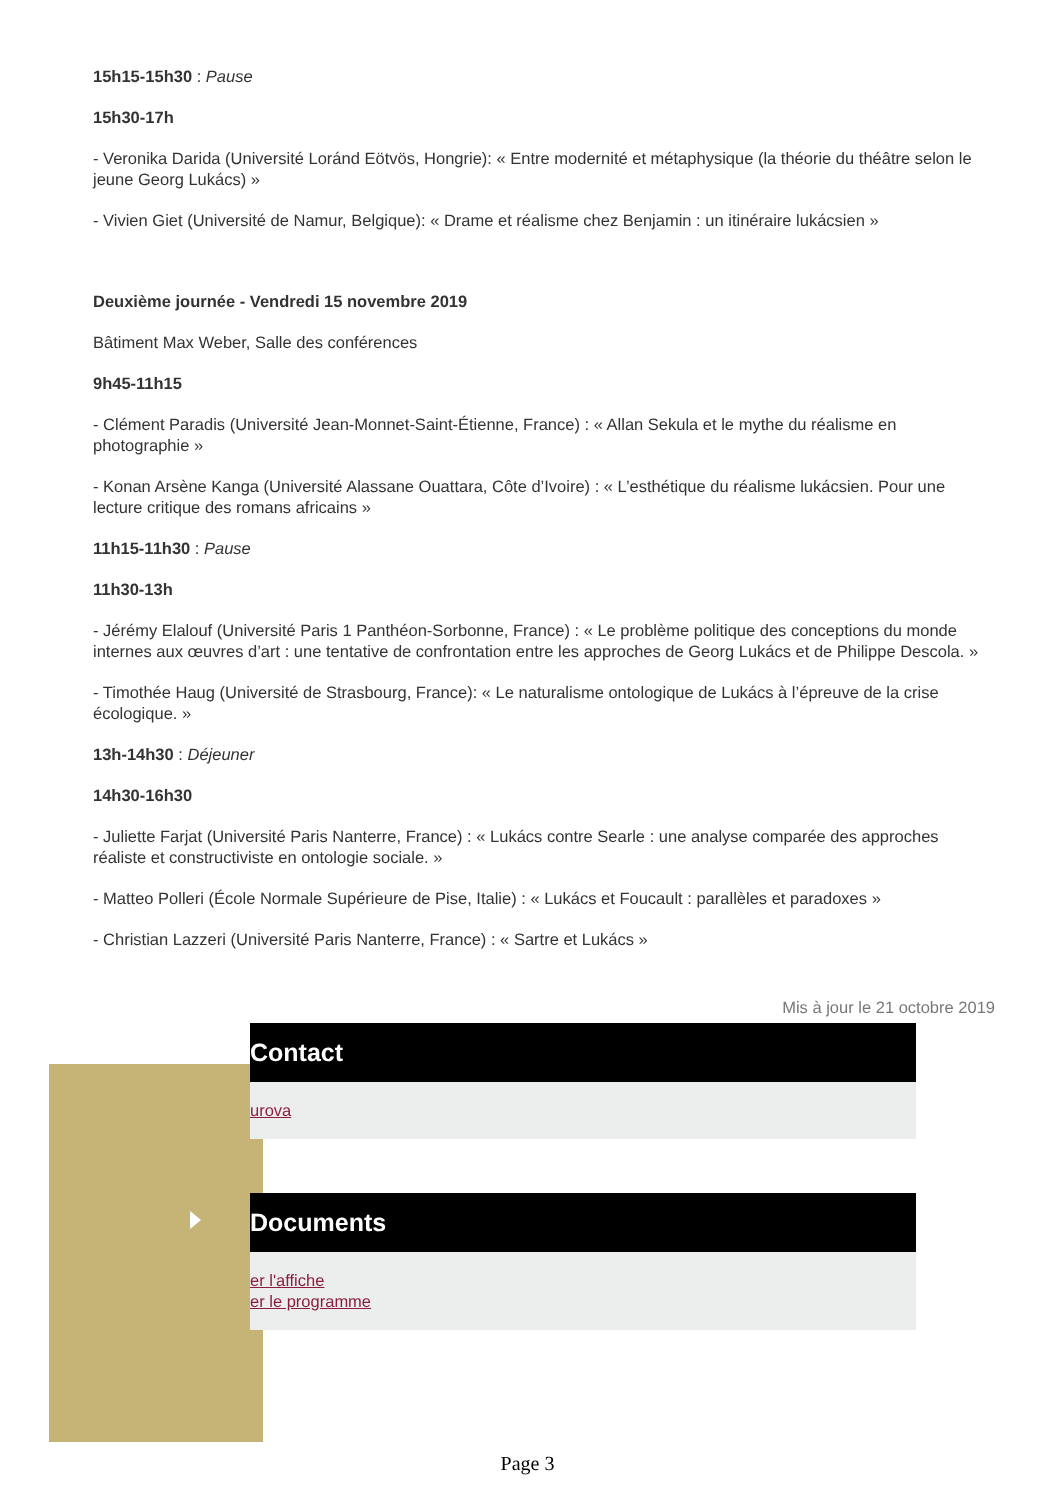15h15-15h30 : Pause
15h30-17h
- Veronika Darida (Université Loránd Eötvös, Hongrie): « Entre modernité et métaphysique (la théorie du théâtre selon le jeune Georg Lukács) »
- Vivien Giet (Université de Namur, Belgique): « Drame et réalisme chez Benjamin : un itinéraire lukácsien »
Deuxième journée - Vendredi 15 novembre 2019
Bâtiment Max Weber, Salle des conférences
9h45-11h15
- Clément Paradis (Université Jean-Monnet-Saint-Étienne, France) : « Allan Sekula et le mythe du réalisme en photographie »
- Konan Arsène Kanga (Université Alassane Ouattara, Côte d’Ivoire) : « L’esthétique du réalisme lukácsien. Pour une lecture critique des romans africains »
11h15-11h30 : Pause
11h30-13h
- Jérémy Elalouf (Université Paris 1 Panthéon-Sorbonne, France) : « Le problème politique des conceptions du monde internes aux œuvres d’art : une tentative de confrontation entre les approches de Georg Lukács et de Philippe Descola. »
- Timothée Haug (Université de Strasbourg, France): « Le naturalisme ontologique de Lukács à l’épreuve de la crise écologique. »
13h-14h30 : Déjeuner
14h30-16h30
- Juliette Farjat (Université Paris Nanterre, France) : « Lukács contre Searle : une analyse comparée des approches réaliste et constructiviste en ontologie sociale. »
- Matteo Polleri (École Normale Supérieure de Pise, Italie) : « Lukács et Foucault : parallèles et paradoxes »
- Christian Lazzeri (Université Paris Nanterre, France) : « Sartre et Lukács »
Mis à jour le 21 octobre 2019
Contact
urova
Documents
er l'affiche
er le programme
Page 3